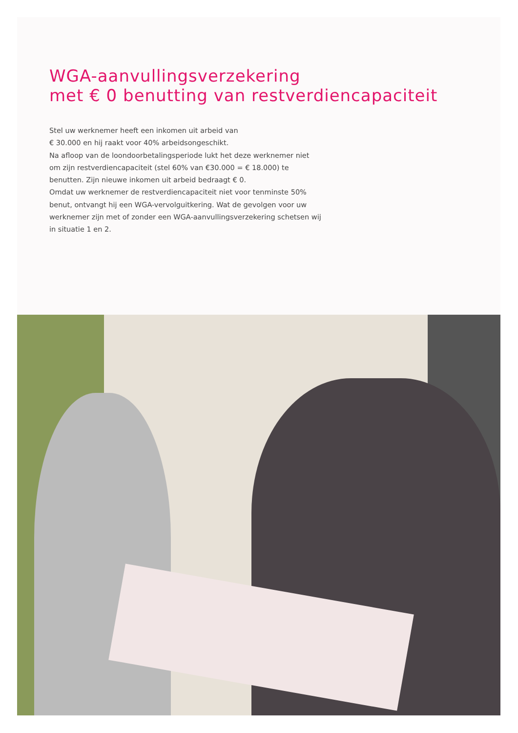WGA-aanvullingsverzekering
met € 0 benutting van restverdiencapaciteit
Stel uw werknemer heeft een inkomen uit arbeid van
€ 30.000 en hij raakt voor 40% arbeidsongeschikt.
Na afloop van de loondoorbetalingsperiode lukt het deze werknemer niet om zijn restverdiencapaciteit (stel 60% van €30.000 = € 18.000) te benutten. Zijn nieuwe inkomen uit arbeid bedraagt € 0.
Omdat uw werknemer de restverdiencapaciteit niet voor tenminste 50% benut, ontvangt hij een WGA-vervolguitkering. Wat de gevolgen voor uw werknemer zijn met of zonder een WGA-aanvullingsverzekering schetsen wij in situatie 1 en 2.